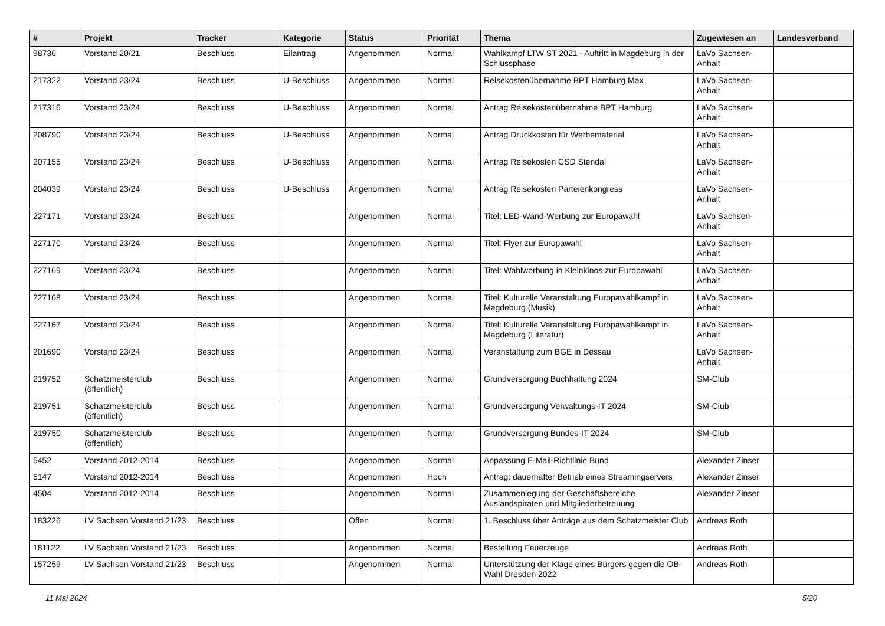| # | Projekt | Tracker | Kategorie | Status | Priorität | Thema | Zugewiesen an | Landesverband |
| --- | --- | --- | --- | --- | --- | --- | --- | --- |
| 98736 | Vorstand 20/21 | Beschluss | Eilantrag | Angenommen | Normal | Wahlkampf LTW ST 2021 - Auftritt in Magdeburg in der Schlussphase | LaVo Sachsen-Anhalt | |
| 217322 | Vorstand 23/24 | Beschluss | U-Beschluss | Angenommen | Normal | Reisekostenübernahme BPT Hamburg Max | LaVo Sachsen-Anhalt | |
| 217316 | Vorstand 23/24 | Beschluss | U-Beschluss | Angenommen | Normal | Antrag Reisekostenübernahme BPT Hamburg | LaVo Sachsen-Anhalt | |
| 208790 | Vorstand 23/24 | Beschluss | U-Beschluss | Angenommen | Normal | Antrag Druckkosten für Werbematerial | LaVo Sachsen-Anhalt | |
| 207155 | Vorstand 23/24 | Beschluss | U-Beschluss | Angenommen | Normal | Antrag Reisekosten CSD Stendal | LaVo Sachsen-Anhalt | |
| 204039 | Vorstand 23/24 | Beschluss | U-Beschluss | Angenommen | Normal | Antrag Reisekosten Parteienkongress | LaVo Sachsen-Anhalt | |
| 227171 | Vorstand 23/24 | Beschluss | | Angenommen | Normal | Titel: LED-Wand-Werbung zur Europawahl | LaVo Sachsen-Anhalt | |
| 227170 | Vorstand 23/24 | Beschluss | | Angenommen | Normal | Titel: Flyer zur Europawahl | LaVo Sachsen-Anhalt | |
| 227169 | Vorstand 23/24 | Beschluss | | Angenommen | Normal | Titel: Wahlwerbung in Kleinkinos zur Europawahl | LaVo Sachsen-Anhalt | |
| 227168 | Vorstand 23/24 | Beschluss | | Angenommen | Normal | Titel: Kulturelle Veranstaltung Europawahlkampf in Magdeburg (Musik) | LaVo Sachsen-Anhalt | |
| 227167 | Vorstand 23/24 | Beschluss | | Angenommen | Normal | Titel: Kulturelle Veranstaltung Europawahlkampf in Magdeburg (Literatur) | LaVo Sachsen-Anhalt | |
| 201690 | Vorstand 23/24 | Beschluss | | Angenommen | Normal | Veranstaltung zum BGE in Dessau | LaVo Sachsen-Anhalt | |
| 219752 | Schatzmeisterclub (öffentlich) | Beschluss | | Angenommen | Normal | Grundversorgung Buchhaltung 2024 | SM-Club | |
| 219751 | Schatzmeisterclub (öffentlich) | Beschluss | | Angenommen | Normal | Grundversorgung Verwaltungs-IT 2024 | SM-Club | |
| 219750 | Schatzmeisterclub (öffentlich) | Beschluss | | Angenommen | Normal | Grundversorgung Bundes-IT 2024 | SM-Club | |
| 5452 | Vorstand 2012-2014 | Beschluss | | Angenommen | Normal | Anpassung E-Mail-Richtlinie Bund | Alexander Zinser | |
| 5147 | Vorstand 2012-2014 | Beschluss | | Angenommen | Hoch | Antrag: dauerhafter Betrieb eines Streamingservers | Alexander Zinser | |
| 4504 | Vorstand 2012-2014 | Beschluss | | Angenommen | Normal | Zusammenlegung der Geschäftsbereiche Auslandspiraten und Mitgliederbetreuung | Alexander Zinser | |
| 183226 | LV Sachsen Vorstand 21/23 | Beschluss | | Offen | Normal | 1. Beschluss über Anträge aus dem Schatzmeister Club | Andreas Roth | |
| 181122 | LV Sachsen Vorstand 21/23 | Beschluss | | Angenommen | Normal | Bestellung Feuerzeuge | Andreas Roth | |
| 157259 | LV Sachsen Vorstand 21/23 | Beschluss | | Angenommen | Normal | Unterstützung der Klage eines Bürgers gegen die OB-Wahl Dresden 2022 | Andreas Roth | |
11 Mai 2024 5/20